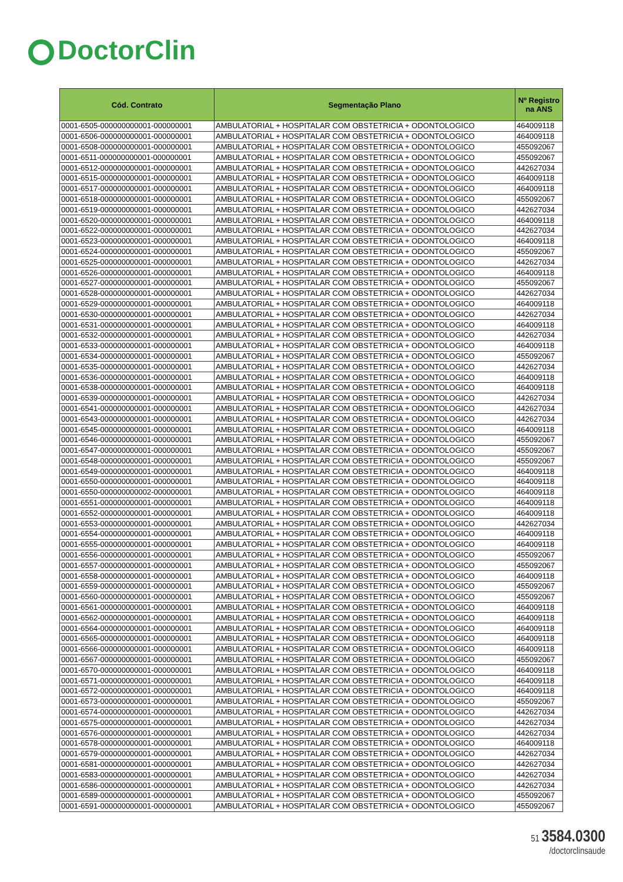DoctorClin
| Cód. Contrato | Segmentação Plano | Nº Registro na ANS |
| --- | --- | --- |
| 0001-6505-000000000001-000000001 | AMBULATORIAL + HOSPITALAR COM OBSTETRICIA + ODONTOLOGICO | 464009118 |
| 0001-6506-000000000001-000000001 | AMBULATORIAL + HOSPITALAR COM OBSTETRICIA + ODONTOLOGICO | 464009118 |
| 0001-6508-000000000001-000000001 | AMBULATORIAL + HOSPITALAR COM OBSTETRICIA + ODONTOLOGICO | 455092067 |
| 0001-6511-000000000001-000000001 | AMBULATORIAL + HOSPITALAR COM OBSTETRICIA + ODONTOLOGICO | 455092067 |
| 0001-6512-000000000001-000000001 | AMBULATORIAL + HOSPITALAR COM OBSTETRICIA + ODONTOLOGICO | 442627034 |
| 0001-6515-000000000001-000000001 | AMBULATORIAL + HOSPITALAR COM OBSTETRICIA + ODONTOLOGICO | 464009118 |
| 0001-6517-000000000001-000000001 | AMBULATORIAL + HOSPITALAR COM OBSTETRICIA + ODONTOLOGICO | 464009118 |
| 0001-6518-000000000001-000000001 | AMBULATORIAL + HOSPITALAR COM OBSTETRICIA + ODONTOLOGICO | 455092067 |
| 0001-6519-000000000001-000000001 | AMBULATORIAL + HOSPITALAR COM OBSTETRICIA + ODONTOLOGICO | 442627034 |
| 0001-6520-000000000001-000000001 | AMBULATORIAL + HOSPITALAR COM OBSTETRICIA + ODONTOLOGICO | 464009118 |
| 0001-6522-000000000001-000000001 | AMBULATORIAL + HOSPITALAR COM OBSTETRICIA + ODONTOLOGICO | 442627034 |
| 0001-6523-000000000001-000000001 | AMBULATORIAL + HOSPITALAR COM OBSTETRICIA + ODONTOLOGICO | 464009118 |
| 0001-6524-000000000001-000000001 | AMBULATORIAL + HOSPITALAR COM OBSTETRICIA + ODONTOLOGICO | 455092067 |
| 0001-6525-000000000001-000000001 | AMBULATORIAL + HOSPITALAR COM OBSTETRICIA + ODONTOLOGICO | 442627034 |
| 0001-6526-000000000001-000000001 | AMBULATORIAL + HOSPITALAR COM OBSTETRICIA + ODONTOLOGICO | 464009118 |
| 0001-6527-000000000001-000000001 | AMBULATORIAL + HOSPITALAR COM OBSTETRICIA + ODONTOLOGICO | 455092067 |
| 0001-6528-000000000001-000000001 | AMBULATORIAL + HOSPITALAR COM OBSTETRICIA + ODONTOLOGICO | 442627034 |
| 0001-6529-000000000001-000000001 | AMBULATORIAL + HOSPITALAR COM OBSTETRICIA + ODONTOLOGICO | 464009118 |
| 0001-6530-000000000001-000000001 | AMBULATORIAL + HOSPITALAR COM OBSTETRICIA + ODONTOLOGICO | 442627034 |
| 0001-6531-000000000001-000000001 | AMBULATORIAL + HOSPITALAR COM OBSTETRICIA + ODONTOLOGICO | 464009118 |
| 0001-6532-000000000001-000000001 | AMBULATORIAL + HOSPITALAR COM OBSTETRICIA + ODONTOLOGICO | 442627034 |
| 0001-6533-000000000001-000000001 | AMBULATORIAL + HOSPITALAR COM OBSTETRICIA + ODONTOLOGICO | 464009118 |
| 0001-6534-000000000001-000000001 | AMBULATORIAL + HOSPITALAR COM OBSTETRICIA + ODONTOLOGICO | 455092067 |
| 0001-6535-000000000001-000000001 | AMBULATORIAL + HOSPITALAR COM OBSTETRICIA + ODONTOLOGICO | 442627034 |
| 0001-6536-000000000001-000000001 | AMBULATORIAL + HOSPITALAR COM OBSTETRICIA + ODONTOLOGICO | 464009118 |
| 0001-6538-000000000001-000000001 | AMBULATORIAL + HOSPITALAR COM OBSTETRICIA + ODONTOLOGICO | 464009118 |
| 0001-6539-000000000001-000000001 | AMBULATORIAL + HOSPITALAR COM OBSTETRICIA + ODONTOLOGICO | 442627034 |
| 0001-6541-000000000001-000000001 | AMBULATORIAL + HOSPITALAR COM OBSTETRICIA + ODONTOLOGICO | 442627034 |
| 0001-6543-000000000001-000000001 | AMBULATORIAL + HOSPITALAR COM OBSTETRICIA + ODONTOLOGICO | 442627034 |
| 0001-6545-000000000001-000000001 | AMBULATORIAL + HOSPITALAR COM OBSTETRICIA + ODONTOLOGICO | 464009118 |
| 0001-6546-000000000001-000000001 | AMBULATORIAL + HOSPITALAR COM OBSTETRICIA + ODONTOLOGICO | 455092067 |
| 0001-6547-000000000001-000000001 | AMBULATORIAL + HOSPITALAR COM OBSTETRICIA + ODONTOLOGICO | 455092067 |
| 0001-6548-000000000001-000000001 | AMBULATORIAL + HOSPITALAR COM OBSTETRICIA + ODONTOLOGICO | 455092067 |
| 0001-6549-000000000001-000000001 | AMBULATORIAL + HOSPITALAR COM OBSTETRICIA + ODONTOLOGICO | 464009118 |
| 0001-6550-000000000001-000000001 | AMBULATORIAL + HOSPITALAR COM OBSTETRICIA + ODONTOLOGICO | 464009118 |
| 0001-6550-000000000002-000000001 | AMBULATORIAL + HOSPITALAR COM OBSTETRICIA + ODONTOLOGICO | 464009118 |
| 0001-6551-000000000001-000000001 | AMBULATORIAL + HOSPITALAR COM OBSTETRICIA + ODONTOLOGICO | 464009118 |
| 0001-6552-000000000001-000000001 | AMBULATORIAL + HOSPITALAR COM OBSTETRICIA + ODONTOLOGICO | 464009118 |
| 0001-6553-000000000001-000000001 | AMBULATORIAL + HOSPITALAR COM OBSTETRICIA + ODONTOLOGICO | 442627034 |
| 0001-6554-000000000001-000000001 | AMBULATORIAL + HOSPITALAR COM OBSTETRICIA + ODONTOLOGICO | 464009118 |
| 0001-6555-000000000001-000000001 | AMBULATORIAL + HOSPITALAR COM OBSTETRICIA + ODONTOLOGICO | 464009118 |
| 0001-6556-000000000001-000000001 | AMBULATORIAL + HOSPITALAR COM OBSTETRICIA + ODONTOLOGICO | 455092067 |
| 0001-6557-000000000001-000000001 | AMBULATORIAL + HOSPITALAR COM OBSTETRICIA + ODONTOLOGICO | 455092067 |
| 0001-6558-000000000001-000000001 | AMBULATORIAL + HOSPITALAR COM OBSTETRICIA + ODONTOLOGICO | 464009118 |
| 0001-6559-000000000001-000000001 | AMBULATORIAL + HOSPITALAR COM OBSTETRICIA + ODONTOLOGICO | 455092067 |
| 0001-6560-000000000001-000000001 | AMBULATORIAL + HOSPITALAR COM OBSTETRICIA + ODONTOLOGICO | 455092067 |
| 0001-6561-000000000001-000000001 | AMBULATORIAL + HOSPITALAR COM OBSTETRICIA + ODONTOLOGICO | 464009118 |
| 0001-6562-000000000001-000000001 | AMBULATORIAL + HOSPITALAR COM OBSTETRICIA + ODONTOLOGICO | 464009118 |
| 0001-6564-000000000001-000000001 | AMBULATORIAL + HOSPITALAR COM OBSTETRICIA + ODONTOLOGICO | 464009118 |
| 0001-6565-000000000001-000000001 | AMBULATORIAL + HOSPITALAR COM OBSTETRICIA + ODONTOLOGICO | 464009118 |
| 0001-6566-000000000001-000000001 | AMBULATORIAL + HOSPITALAR COM OBSTETRICIA + ODONTOLOGICO | 464009118 |
| 0001-6567-000000000001-000000001 | AMBULATORIAL + HOSPITALAR COM OBSTETRICIA + ODONTOLOGICO | 455092067 |
| 0001-6570-000000000001-000000001 | AMBULATORIAL + HOSPITALAR COM OBSTETRICIA + ODONTOLOGICO | 464009118 |
| 0001-6571-000000000001-000000001 | AMBULATORIAL + HOSPITALAR COM OBSTETRICIA + ODONTOLOGICO | 464009118 |
| 0001-6572-000000000001-000000001 | AMBULATORIAL + HOSPITALAR COM OBSTETRICIA + ODONTOLOGICO | 464009118 |
| 0001-6573-000000000001-000000001 | AMBULATORIAL + HOSPITALAR COM OBSTETRICIA + ODONTOLOGICO | 455092067 |
| 0001-6574-000000000001-000000001 | AMBULATORIAL + HOSPITALAR COM OBSTETRICIA + ODONTOLOGICO | 442627034 |
| 0001-6575-000000000001-000000001 | AMBULATORIAL + HOSPITALAR COM OBSTETRICIA + ODONTOLOGICO | 442627034 |
| 0001-6576-000000000001-000000001 | AMBULATORIAL + HOSPITALAR COM OBSTETRICIA + ODONTOLOGICO | 442627034 |
| 0001-6578-000000000001-000000001 | AMBULATORIAL + HOSPITALAR COM OBSTETRICIA + ODONTOLOGICO | 464009118 |
| 0001-6579-000000000001-000000001 | AMBULATORIAL + HOSPITALAR COM OBSTETRICIA + ODONTOLOGICO | 442627034 |
| 0001-6581-000000000001-000000001 | AMBULATORIAL + HOSPITALAR COM OBSTETRICIA + ODONTOLOGICO | 442627034 |
| 0001-6583-000000000001-000000001 | AMBULATORIAL + HOSPITALAR COM OBSTETRICIA + ODONTOLOGICO | 442627034 |
| 0001-6586-000000000001-000000001 | AMBULATORIAL + HOSPITALAR COM OBSTETRICIA + ODONTOLOGICO | 442627034 |
| 0001-6589-000000000001-000000001 | AMBULATORIAL + HOSPITALAR COM OBSTETRICIA + ODONTOLOGICO | 455092067 |
| 0001-6591-000000000001-000000001 | AMBULATORIAL + HOSPITALAR COM OBSTETRICIA + ODONTOLOGICO | 455092067 |
51 3584.0300
/doctorclinsaude